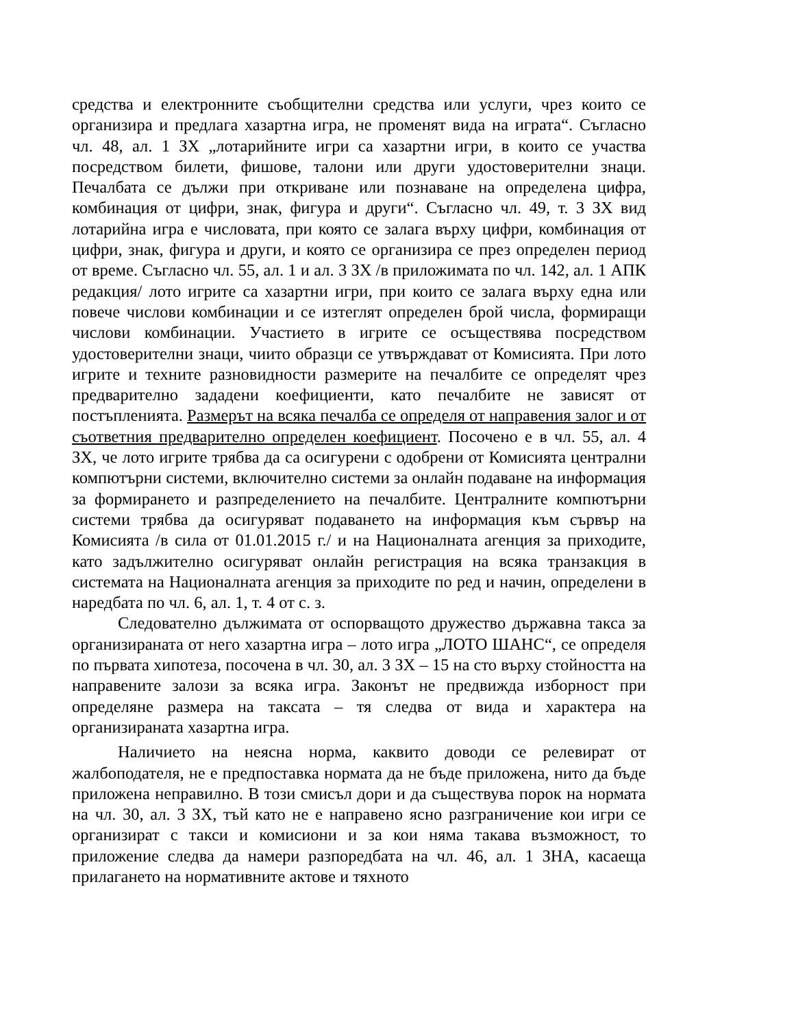средства и електронните съобщителни средства или услуги, чрез които се организира и предлага хазартна игра, не променят вида на играта“. Съгласно чл. 48, ал. 1 ЗХ „лотарийните игри са хазартни игри, в които се участва посредством билети, фишове, талони или други удостоверителни знаци. Печалбата се дължи при откриване или познаване на определена цифра, комбинация от цифри, знак, фигура и други“. Съгласно чл. 49, т. 3 ЗХ вид лотарийна игра е числовата, при която се залага върху цифри, комбинация от цифри, знак, фигура и други, и която се организира се през определен период от време. Съгласно чл. 55, ал. 1 и ал. 3 ЗХ /в приложимата по чл. 142, ал. 1 АПК редакция/ лото игрите са хазартни игри, при които се залага върху една или повече числови комбинации и се изтеглят определен брой числа, формиращи числови комбинации. Участието в игрите се осъществява посредством удостоверителни знаци, чиито образци се утвърждават от Комисията. При лото игрите и техните разновидности размерите на печалбите се определят чрез предварително зададени коефициенти, като печалбите не зависят от постъпленията. Размерът на всяка печалба се определя от направения залог и от съответния предварително определен коефициент. Посочено е в чл. 55, ал. 4 ЗХ, че лото игрите трябва да са осигурени с одобрени от Комисията централни компютърни системи, включително системи за онлайн подаване на информация за формирането и разпределението на печалбите. Централните компютърни системи трябва да осигуряват подаването на информация към сървър на Комисията /в сила от 01.01.2015 г./ и на Националната агенция за приходите, като задължително осигуряват онлайн регистрация на всяка транзакция в системата на Националната агенция за приходите по ред и начин, определени в наредбата по чл. 6, ал. 1, т. 4 от с. з.
Следователно дължимата от оспорващото дружество държавна такса за организираната от него хазартна игра – лото игра „ЛОТО ШАНС“, се определя по първата хипотеза, посочена в чл. 30, ал. 3 ЗХ – 15 на сто върху стойността на направените залози за всяка игра. Законът не предвижда изборност при определяне размера на таксата – тя следва от вида и характера на организираната хазартна игра.
Наличието на неясна норма, каквито доводи се релевират от жалбоподателя, не е предпоставка нормата да не бъде приложена, нито да бъде приложена неправилно. В този смисъл дори и да съществува порок на нормата на чл. 30, ал. 3 ЗХ, тъй като не е направено ясно разграничение кои игри се организират с такси и комисиони и за кои няма такава възможност, то приложение следва да намери разпоредбата на чл. 46, ал. 1 ЗНА, касаеща прилагането на нормативните актове и тяхното